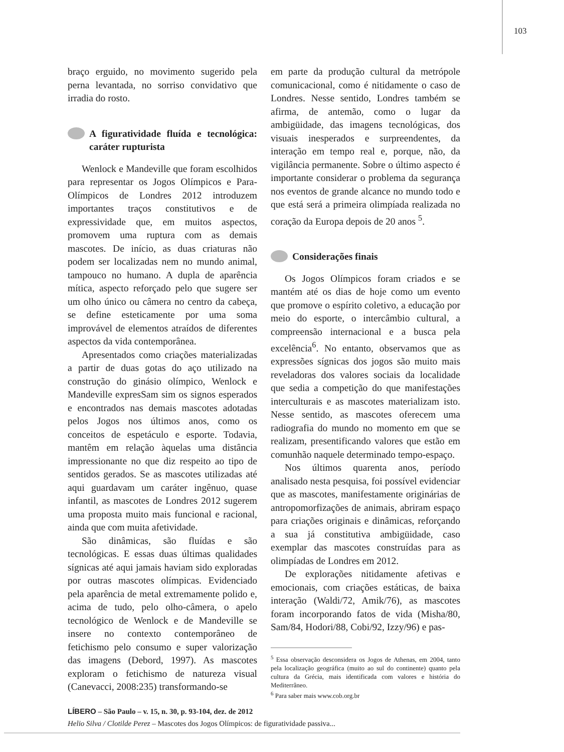103
braço erguido, no movimento sugerido pela perna levantada, no sorriso convidativo que irradia do rosto.
A figuratividade fluída e tecnológica: caráter rupturista
Wenlock e Mandeville que foram escolhidos para representar os Jogos Olímpicos e Para-Olímpicos de Londres 2012 introduzem importantes traços constitutivos e de expressividade que, em muitos aspectos, promovem uma ruptura com as demais mascotes. De início, as duas criaturas não podem ser localizadas nem no mundo animal, tampouco no humano. A dupla de aparência mítica, aspecto reforçado pelo que sugere ser um olho único ou câmera no centro da cabeça, se define esteticamente por uma soma improvável de elementos atraídos de diferentes aspectos da vida contemporânea.
Apresentados como criações materializadas a partir de duas gotas do aço utilizado na construção do ginásio olímpico, Wenlock e Mandeville expresSam sim os signos esperados e encontrados nas demais mascotes adotadas pelos Jogos nos últimos anos, como os conceitos de espetáculo e esporte. Todavia, mantêm em relação àquelas uma distância impressionante no que diz respeito ao tipo de sentidos gerados. Se as mascotes utilizadas até aqui guardavam um caráter ingênuo, quase infantil, as mascotes de Londres 2012 sugerem uma proposta muito mais funcional e racional, ainda que com muita afetividade.
São dinâmicas, são fluídas e são tecnológicas. E essas duas últimas qualidades sígnicas até aqui jamais haviam sido exploradas por outras mascotes olímpicas. Evidenciado pela aparência de metal extremamente polido e, acima de tudo, pelo olho-câmera, o apelo tecnológico de Wenlock e de Mandeville se insere no contexto contemporâneo de fetichismo pelo consumo e super valorização das imagens (Debord, 1997). As mascotes exploram o fetichismo de natureza visual (Canevacci, 2008:235) transformando-se
em parte da produção cultural da metrópole comunicacional, como é nitidamente o caso de Londres. Nesse sentido, Londres também se afirma, de antemão, como o lugar da ambigüidade, das imagens tecnológicas, dos visuais inesperados e surpreendentes, da interação em tempo real e, porque, não, da vigilância permanente. Sobre o último aspecto é importante considerar o problema da segurança nos eventos de grande alcance no mundo todo e que está será a primeira olimpíada realizada no coração da Europa depois de 20 anos <sup>5</sup>.
Considerações finais
Os Jogos Olímpicos foram criados e se mantém até os dias de hoje como um evento que promove o espírito coletivo, a educação por meio do esporte, o intercâmbio cultural, a compreensão internacional e a busca pela excelência<sup>6</sup>. No entanto, observamos que as expressões sígnicas dos jogos são muito mais reveladoras dos valores sociais da localidade que sedia a competição do que manifestações interculturais e as mascotes materializam isto. Nesse sentido, as mascotes oferecem uma radiografia do mundo no momento em que se realizam, presentificando valores que estão em comunhão naquele determinado tempo-espaço.
Nos últimos quarenta anos, período analisado nesta pesquisa, foi possível evidenciar que as mascotes, manifestamente originárias de antropomorfizações de animais, abriram espaço para criações originais e dinâmicas, reforçando a sua já constitutiva ambigüidade, caso exemplar das mascotes construídas para as olimpíadas de Londres em 2012.
De explorações nitidamente afetivas e emocionais, com criações estáticas, de baixa interação (Waldi/72, Amik/76), as mascotes foram incorporando fatos de vida (Misha/80, Sam/84, Hodori/88, Cobi/92, Izzy/96) e pas-
<sup>5</sup> Essa observação desconsidera os Jogos de Athenas, em 2004, tanto pela localização geográfica (muito ao sul do continente) quanto pela cultura da Grécia, mais identificada com valores e história do Mediterrâneo.
<sup>6</sup> Para saber mais www.cob.org.br
LÍBERO – São Paulo – v. 15, n. 30, p. 93-104, dez. de 2012
Helio Silva / Clotilde Perez – Mascotes dos Jogos Olímpicos: de figuratividade passiva...